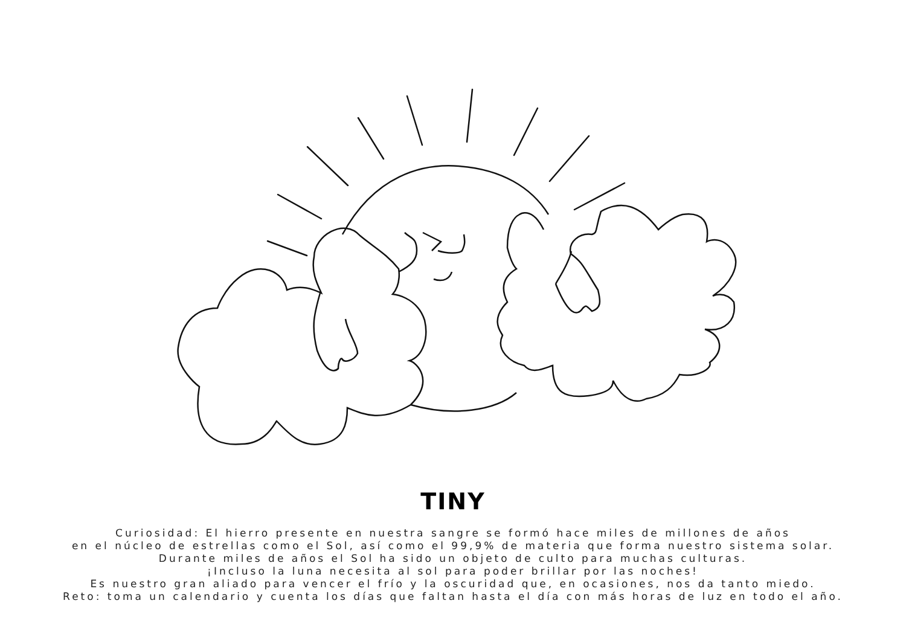TINY
Curiosidad: El hierro presente en nuestra sangre se formó hace miles de millones de años
en el núcleo de estrellas como el Sol, así como el 99,9% de materia que forma nuestro sistema solar.
Durante miles de años el Sol ha sido un objeto de culto para muchas culturas.
¡Incluso la luna necesita al sol para poder brillar por las noches!
Es nuestro gran aliado para vencer el frío y la oscuridad que, en ocasiones, nos da tanto miedo.
Reto: toma un calendario y cuenta los días que faltan hasta el día con más horas de luz en todo el año.